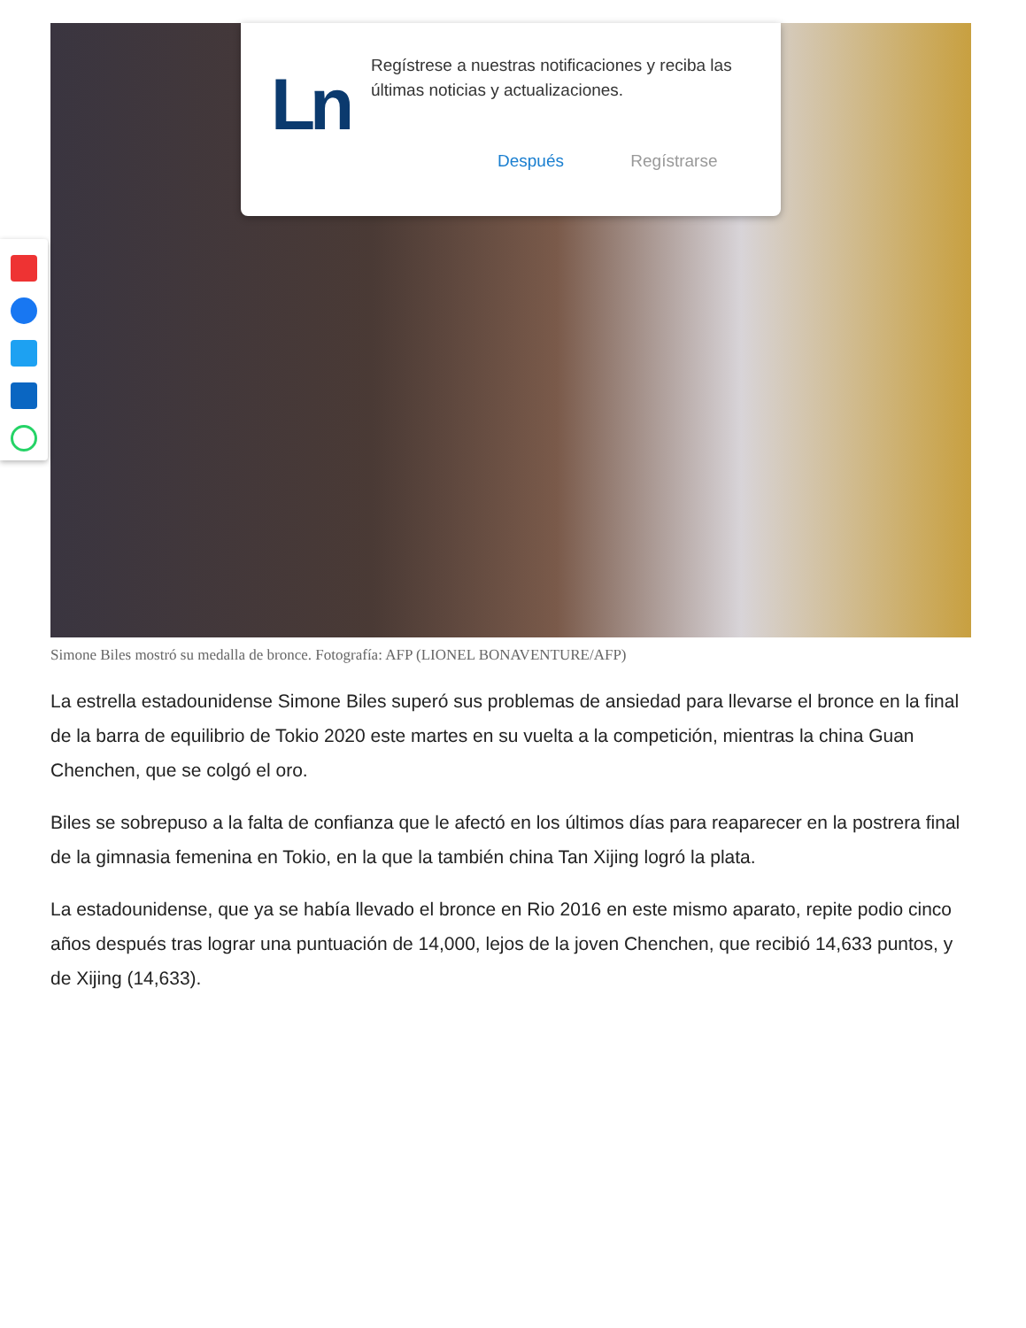Ln
Regístrese a nuestras notificaciones y reciba las últimas noticias y actualizaciones.
Después Regístrarse
Simone Biles mostró su medalla de bronce. Fotografía: AFP (LIONEL BONAVENTURE/AFP)
La estrella estadounidense Simone Biles superó sus problemas de ansiedad para llevarse el bronce en la final de la barra de equilibrio de Tokio 2020 este martes en su vuelta a la competición, mientras la china Guan Chenchen, que se colgó el oro.
Biles se sobrepuso a la falta de confianza que le afectó en los últimos días para reaparecer en la postrera final de la gimnasia femenina en Tokio, en la que la también china Tan Xijing logró la plata.
La estadounidense, que ya se había llevado el bronce en Rio 2016 en este mismo aparato, repite podio cinco años después tras lograr una puntuación de 14,000, lejos de la joven Chenchen, que recibió 14,633 puntos, y de Xijing (14,633).